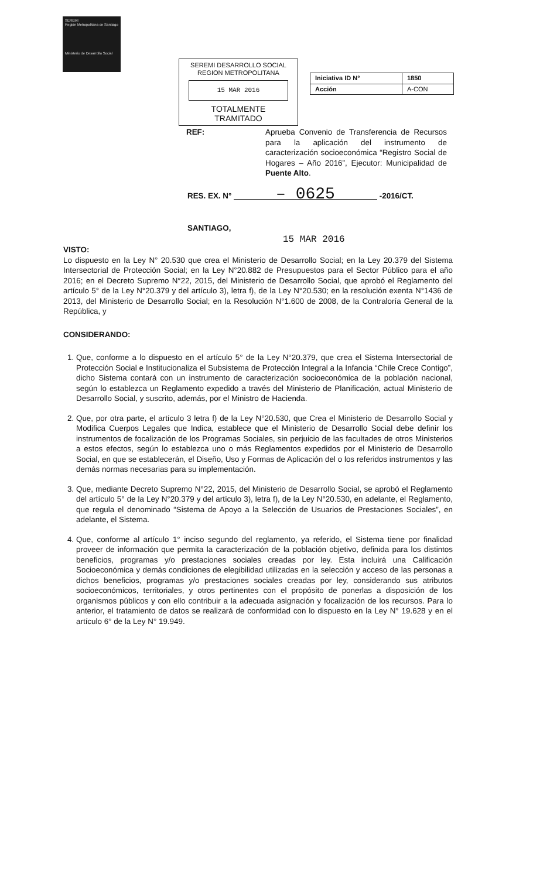SEREMI
Región Metropolitana de Santiago
Ministerio de Desarrollo Social
SEREMI DESARROLLO SOCIAL
REGION METROPOLITANA
15 MAR 2016
TOTALMENTE
TRAMITADO
| Iniciativa ID N° | 1850 |
| Acción | A-CON |
REF: Aprueba Convenio de Transferencia de Recursos para la aplicación del instrumento de caracterización socioeconómica “Registro Social de Hogares – Año 2016”, Ejecutor: Municipalidad de Puente Alto.
RES. EX. N° – 0625 -2016/CT.
SANTIAGO,
15 MAR 2016
VISTO:
Lo dispuesto en la Ley N° 20.530 que crea el Ministerio de Desarrollo Social; en la Ley 20.379 del Sistema Intersectorial de Protección Social; en la Ley N°20.882 de Presupuestos para el Sector Público para el año 2016; en el Decreto Supremo N°22, 2015, del Ministerio de Desarrollo Social, que aprobó el Reglamento del artículo 5° de la Ley N°20.379 y del artículo 3), letra f), de la Ley N°20.530; en la resolución exenta N°1436 de 2013, del Ministerio de Desarrollo Social; en la Resolución N°1.600 de 2008, de la Contraloría General de la República, y
CONSIDERANDO:
1. Que, conforme a lo dispuesto en el artículo 5° de la Ley N°20.379, que crea el Sistema Intersectorial de Protección Social e Institucionaliza el Subsistema de Protección Integral a la Infancia “Chile Crece Contigo”, dicho Sistema contará con un instrumento de caracterización socioeconómica de la población nacional, según lo establezca un Reglamento expedido a través del Ministerio de Planificación, actual Ministerio de Desarrollo Social, y suscrito, además, por el Ministro de Hacienda.
2. Que, por otra parte, el artículo 3 letra f) de la Ley N°20.530, que Crea el Ministerio de Desarrollo Social y Modifica Cuerpos Legales que Indica, establece que el Ministerio de Desarrollo Social debe definir los instrumentos de focalización de los Programas Sociales, sin perjuicio de las facultades de otros Ministerios a estos efectos, según lo establezca uno o más Reglamentos expedidos por el Ministerio de Desarrollo Social, en que se establecerán, el Diseño, Uso y Formas de Aplicación del o los referidos instrumentos y las demás normas necesarias para su implementación.
3. Que, mediante Decreto Supremo N°22, 2015, del Ministerio de Desarrollo Social, se aprobó el Reglamento del artículo 5° de la Ley N°20.379 y del artículo 3), letra f), de la Ley N°20.530, en adelante, el Reglamento, que regula el denominado “Sistema de Apoyo a la Selección de Usuarios de Prestaciones Sociales”, en adelante, el Sistema.
4. Que, conforme al artículo 1° inciso segundo del reglamento, ya referido, el Sistema tiene por finalidad proveer de información que permita la caracterización de la población objetivo, definida para los distintos beneficios, programas y/o prestaciones sociales creadas por ley. Esta incluirá una Calificación Socioeconómica y demás condiciones de elegibilidad utilizadas en la selección y acceso de las personas a dichos beneficios, programas y/o prestaciones sociales creadas por ley, considerando sus atributos socioeconómicos, territoriales, y otros pertinentes con el propósito de ponerlas a disposición de los organismos públicos y con ello contribuir a la adecuada asignación y focalización de los recursos. Para lo anterior, el tratamiento de datos se realizará de conformidad con lo dispuesto en la Ley N° 19.628 y en el artículo 6° de la Ley N° 19.949.